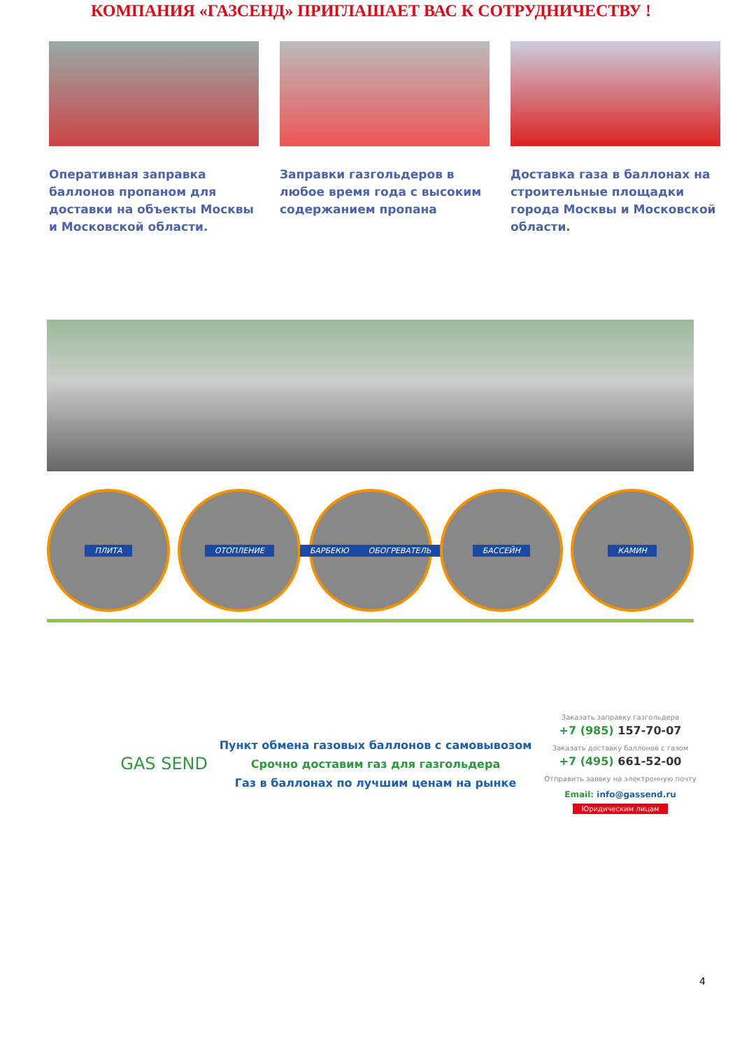КОМПАНИЯ «ГАЗСЕНД» ПРИГЛАШАЕТ ВАС К СОТРУДНИЧЕСТВУ !
Оперативная заправка баллонов пропаном для доставки на объекты Москвы и Московской области.
Заправки газгольдеров в любое время года с высоким содержанием пропана
Доставка газа в баллонах на строительные площадки города Москвы и Московской области.
ПЛИТА ОТОПЛЕНИЕ БАРБЕКЮ ОБОГРЕВАТЕЛЬ
БАССЕЙН КАМИН
GAS SEND
Пункт обмена газовых баллонов с самовывозом
Срочно доставим газ для газгольдера
Газ в баллонах по лучшим ценам на рынке
Заказать заправку газгольдера
+7 (985) 157-70-07
Заказать доставку баллонов с газом
+7 (495) 661-52-00
Отправить заявку на электронную почту
Email: info@gassend.ru
Юридическим лицам
4